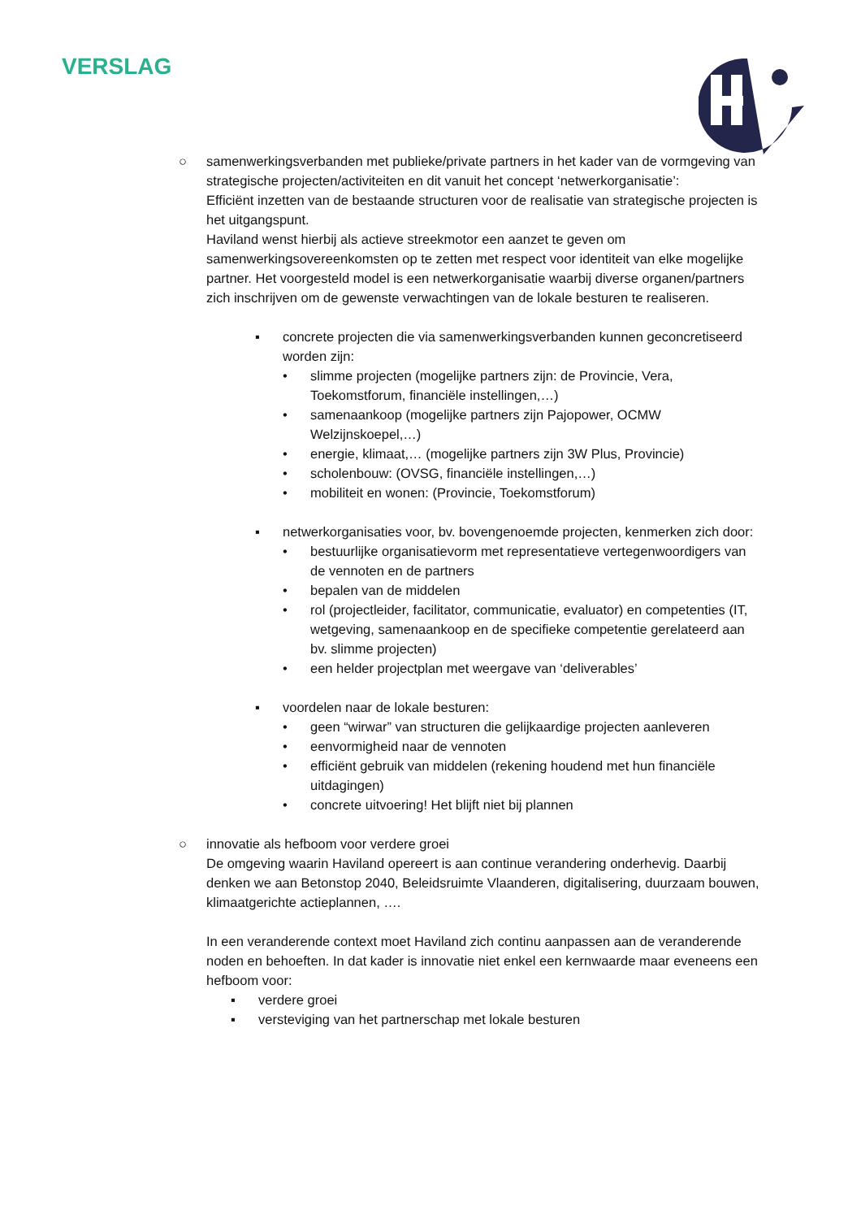VERSLAG
○ samenwerkingsverbanden met publieke/private partners in het kader van de vormgeving van strategische projecten/activiteiten en dit vanuit het concept ‘netwerkorganisatie’:
Efficiënt inzetten van de bestaande structuren voor de realisatie van strategische projecten is het uitgangspunt.
Haviland wenst hierbij als actieve streekmotor een aanzet te geven om samenwerkingsovereenkomsten op te zetten met respect voor identiteit van elke mogelijke partner. Het voorgesteld model is een netwerkorganisatie waarbij diverse organen/partners zich inschrijven om de gewenste verwachtingen van de lokale besturen te realiseren.
▪ concrete projecten die via samenwerkingsverbanden kunnen geconcretiseerd worden zijn:
• slimme projecten (mogelijke partners zijn: de Provincie, Vera, Toekomstforum, financiële instellingen,…)
• samenaankoop (mogelijke partners zijn Pajopower, OCMW Welzijnskoepel,…)
• energie, klimaat,… (mogelijke partners zijn 3W Plus, Provincie)
• scholenbouw: (OVSG, financiële instellingen,…)
• mobiliteit en wonen: (Provincie, Toekomstforum)
▪ netwerkorganisaties voor, bv. bovengenoemde projecten, kenmerken zich door:
• bestuurlijke organisatievorm met representatieve vertegenwoordigers van de vennoten en de partners
• bepalen van de middelen
• rol (projectleider, facilitator, communicatie, evaluator) en competenties (IT, wetgeving, samenaankoop en de specifieke competentie gerelateerd aan bv. slimme projecten)
• een helder projectplan met weergave van ‘deliverables’
▪ voordelen naar de lokale besturen:
• geen “wirwar” van structuren die gelijkaardige projecten aanleveren
• eenvormigheid naar de vennoten
• efficiënt gebruik van middelen (rekening houdend met hun financiële uitdagingen)
• concrete uitvoering! Het blijft niet bij plannen
○ innovatie als hefboom voor verdere groei
De omgeving waarin Haviland opereert is aan continue verandering onderhevig. Daarbij denken we aan Betonstop 2040, Beleidsruimte Vlaanderen, digitalisering, duurzaam bouwen, klimaatgerichte actieplannen, ….
In een veranderende context moet Haviland zich continu aanpassen aan de veranderende noden en behoeften. In dat kader is innovatie niet enkel een kernwaarde maar eveneens een hefboom voor:
▪ verdere groei
▪ versteviging van het partnerschap met lokale besturen